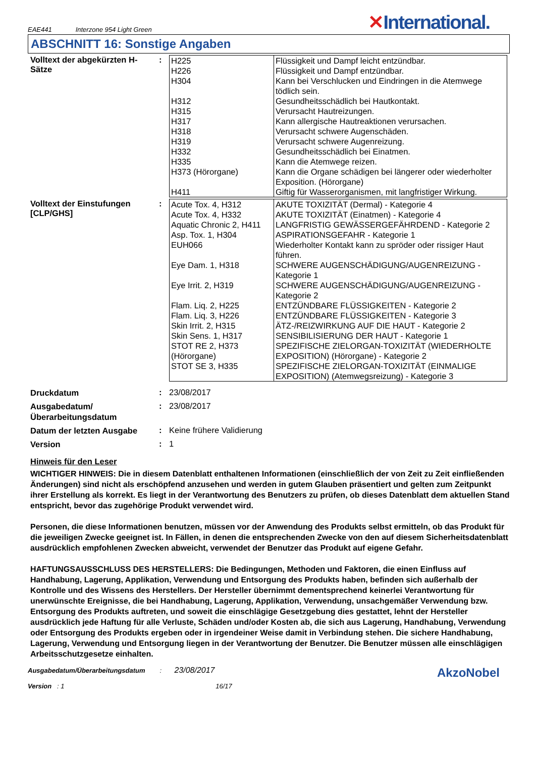EAE441 Interzone 954 Light Green
✕International.
ABSCHNITT 16: Sonstige Angaben
Volltext der abgekürzten H-Sätze
:
| H225 H226 H304 H312 H315 H317 H318 H319 H332 H335 H373 (Hörorgane) H411 | Flüssigkeit und Dampf leicht entzündbar. Flüssigkeit und Dampf entzündbar. Kann bei Verschlucken und Eindringen in die Atemwege tödlich sein. Gesundheitsschädlich bei Hautkontakt. Verursacht Hautreizungen. Kann allergische Hautreaktionen verursachen. Verursacht schwere Augenschäden. Verursacht schwere Augenreizung. Gesundheitsschädlich bei Einatmen. Kann die Atemwege reizen. Kann die Organe schädigen bei längerer oder wiederholter Exposition. (Hörorgane) Giftig für Wasserorganismen, mit langfristiger Wirkung. |
Volltext der Einstufungen [CLP/GHS]
:
| Acute Tox. 4, H312 | AKUTE TOXIZITÄT (Dermal) - Kategorie 4 |
| Acute Tox. 4, H332 | AKUTE TOXIZITÄT (Einatmen) - Kategorie 4 |
| Aquatic Chronic 2, H411 | LANGFRISTIG GEWÄSSERGEFÄHRDEND - Kategorie 2 |
| Asp. Tox. 1, H304 | ASPIRATIONSGEFAHR - Kategorie 1 |
| EUH066 | Wiederholter Kontakt kann zu spröder oder rissiger Haut führen. |
| Eye Dam. 1, H318 | SCHWERE AUGENSCHÄDIGUNG/AUGENREIZUNG - Kategorie 1 |
| Eye Irrit. 2, H319 | SCHWERE AUGENSCHÄDIGUNG/AUGENREIZUNG - Kategorie 2 |
| Flam. Liq. 2, H225 | ENTZÜNDBARE FLÜSSIGKEITEN - Kategorie 2 |
| Flam. Liq. 3, H226 | ENTZÜNDBARE FLÜSSIGKEITEN - Kategorie 3 |
| Skin Irrit. 2, H315 | ÄTZ-/REIZWIRKUNG AUF DIE HAUT - Kategorie 2 |
| Skin Sens. 1, H317 | SENSIBILISIERUNG DER HAUT - Kategorie 1 |
| STOT RE 2, H373 (Hörorgane) | SPEZIFISCHE ZIELORGAN-TOXIZITÄT (WIEDERHOLTE EXPOSITION) (Hörorgane) - Kategorie 2 |
| STOT SE 3, H335 | SPEZIFISCHE ZIELORGAN-TOXIZITÄT (EINMALIGE EXPOSITION) (Atemwegsreizung) - Kategorie 3 |
Druckdatum
: 23/08/2017
Ausgabedatum/ Überarbeitungsdatum
: 23/08/2017
Datum der letzten Ausgabe
: Keine frühere Validierung
Version
: 1
Hinweis für den Leser
WICHTIGER HINWEIS: Die in diesem Datenblatt enthaltenen Informationen (einschließlich der von Zeit zu Zeit einfließenden Änderungen) sind nicht als erschöpfend anzusehen und werden in gutem Glauben präsentiert und gelten zum Zeitpunkt ihrer Erstellung als korrekt. Es liegt in der Verantwortung des Benutzers zu prüfen, ob dieses Datenblatt dem aktuellen Stand entspricht, bevor das zugehörige Produkt verwendet wird.
Personen, die diese Informationen benutzen, müssen vor der Anwendung des Produkts selbst ermitteln, ob das Produkt für die jeweiligen Zwecke geeignet ist. In Fällen, in denen die entsprechenden Zwecke von den auf diesem Sicherheitsdatenblatt ausdrücklich empfohlenen Zwecken abweicht, verwendet der Benutzer das Produkt auf eigene Gefahr.
HAFTUNGSAUSSCHLUSS DES HERSTELLERS: Die Bedingungen, Methoden und Faktoren, die einen Einfluss auf Handhabung, Lagerung, Applikation, Verwendung und Entsorgung des Produkts haben, befinden sich außerhalb der Kontrolle und des Wissens des Herstellers. Der Hersteller übernimmt dementsprechend keinerlei Verantwortung für unerwünschte Ereignisse, die bei Handhabung, Lagerung, Applikation, Verwendung, unsachgemäßer Verwendung bzw. Entsorgung des Produkts auftreten, und soweit die einschlägige Gesetzgebung dies gestattet, lehnt der Hersteller ausdrücklich jede Haftung für alle Verluste, Schäden und/oder Kosten ab, die sich aus Lagerung, Handhabung, Verwendung oder Entsorgung des Produkts ergeben oder in irgendeiner Weise damit in Verbindung stehen. Die sichere Handhabung, Lagerung, Verwendung und Entsorgung liegen in der Verantwortung der Benutzer. Die Benutzer müssen alle einschlägigen Arbeitsschutzgesetze einhalten.
Ausgabedatum/Überarbeitungsdatum : 23/08/2017
Version : 1 16/17
AkzoNobel